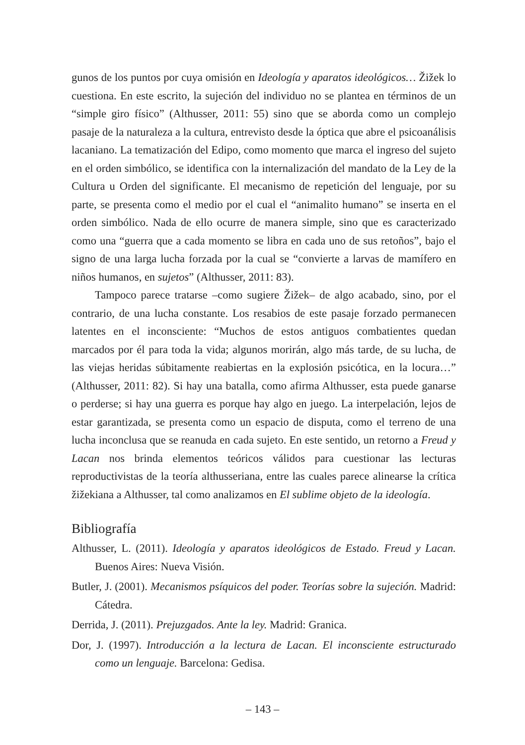gunos de los puntos por cuya omisión en Ideología y aparatos ideológicos… Žižek lo cuestiona. En este escrito, la sujeción del individuo no se plantea en términos de un “simple giro físico” (Althusser, 2011: 55) sino que se aborda como un complejo pasaje de la naturaleza a la cultura, entrevisto desde la óptica que abre el psicoanálisis lacaniano. La tematización del Edipo, como momento que marca el ingreso del sujeto en el orden simbólico, se identifica con la internalización del mandato de la Ley de la Cultura u Orden del significante. El mecanismo de repetición del lenguaje, por su parte, se presenta como el medio por el cual el “animalito humano” se inserta en el orden simbólico. Nada de ello ocurre de manera simple, sino que es caracterizado como una “guerra que a cada momento se libra en cada uno de sus retoños”, bajo el signo de una larga lucha forzada por la cual se “convierte a larvas de mamífero en niños humanos, en sujetos” (Althusser, 2011: 83).
Tampoco parece tratarse –como sugiere Žižek– de algo acabado, sino, por el contrario, de una lucha constante. Los resabios de este pasaje forzado permanecen latentes en el inconsciente: “Muchos de estos antiguos combatientes quedan marcados por él para toda la vida; algunos morirán, algo más tarde, de su lucha, de las viejas heridas súbitamente reabiertas en la explosión psicótica, en la locura…” (Althusser, 2011: 82). Si hay una batalla, como afirma Althusser, esta puede ganarse o perderse; si hay una guerra es porque hay algo en juego. La interpelación, lejos de estar garantizada, se presenta como un espacio de disputa, como el terreno de una lucha inconclusa que se reanuda en cada sujeto. En este sentido, un retorno a Freud y Lacan nos brinda elementos teóricos válidos para cuestionar las lecturas reproductivistas de la teoría althusseriana, entre las cuales parece alinearse la crítica žižekiana a Althusser, tal como analizamos en El sublime objeto de la ideología.
Bibliografía
Althusser, L. (2011). Ideología y aparatos ideológicos de Estado. Freud y Lacan. Buenos Aires: Nueva Visión.
Butler, J. (2001). Mecanismos psíquicos del poder. Teorías sobre la sujeción. Madrid: Cátedra.
Derrida, J. (2011). Prejuzgados. Ante la ley. Madrid: Granica.
Dor, J. (1997). Introducción a la lectura de Lacan. El inconsciente estructurado como un lenguaje. Barcelona: Gedisa.
– 143 –